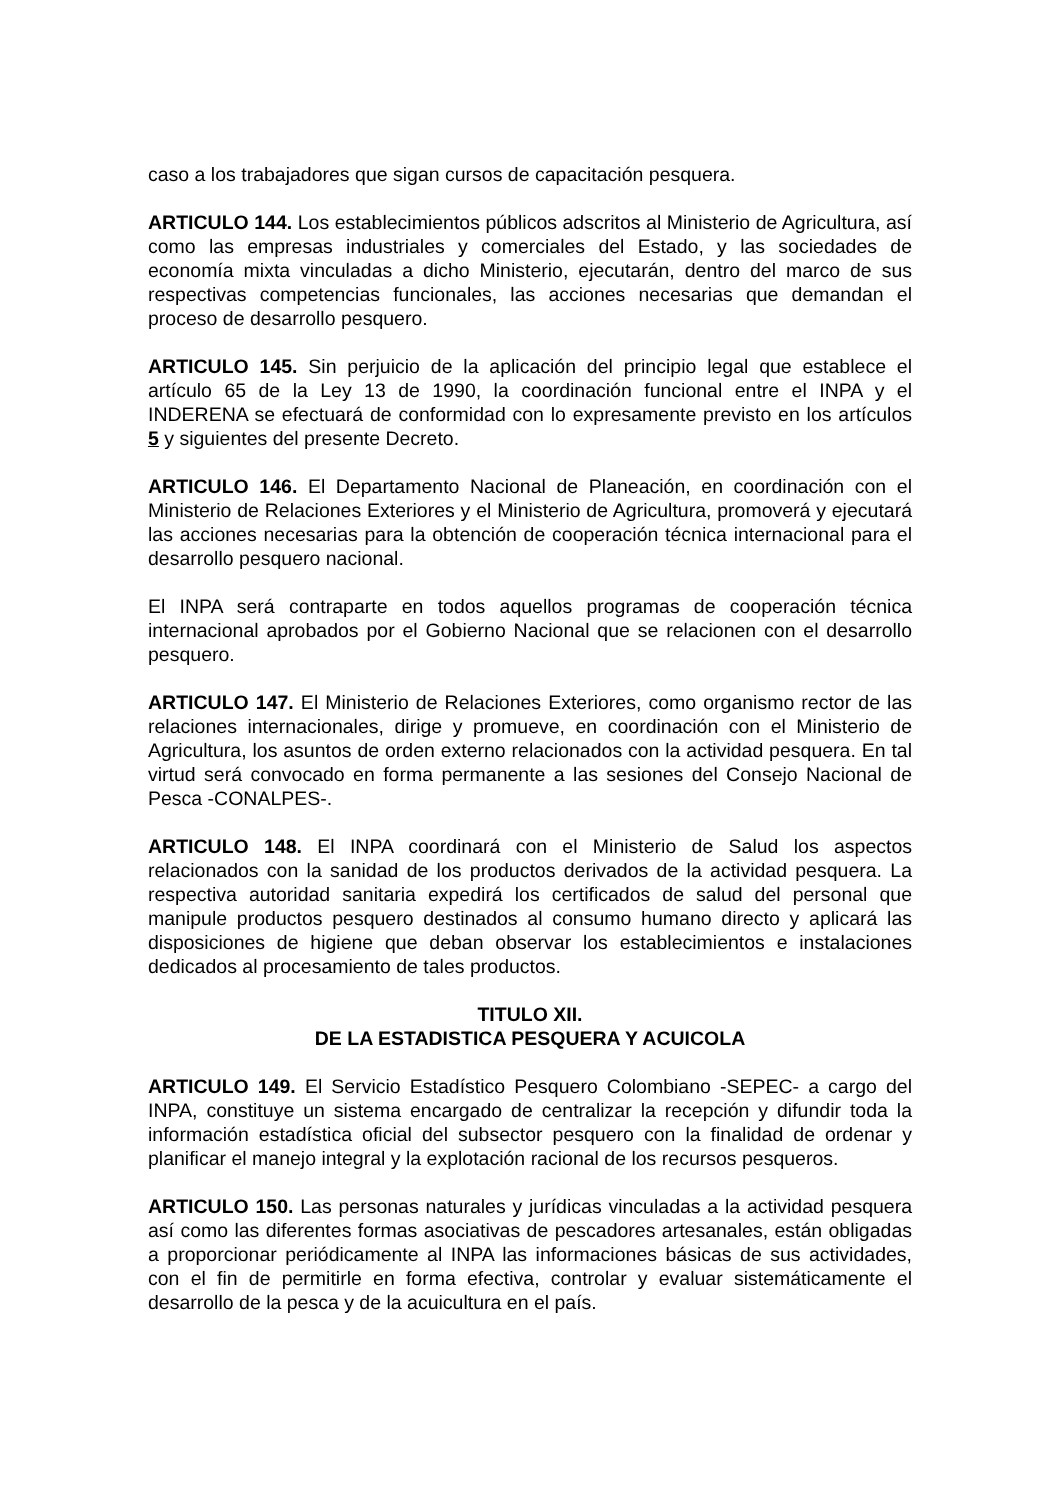caso a los trabajadores que sigan cursos de capacitación pesquera.
ARTICULO 144. Los establecimientos públicos adscritos al Ministerio de Agricultura, así como las empresas industriales y comerciales del Estado, y las sociedades de economía mixta vinculadas a dicho Ministerio, ejecutarán, dentro del marco de sus respectivas competencias funcionales, las acciones necesarias que demandan el proceso de desarrollo pesquero.
ARTICULO 145. Sin perjuicio de la aplicación del principio legal que establece el artículo 65 de la Ley 13 de 1990, la coordinación funcional entre el INPA y el INDERENA se efectuará de conformidad con lo expresamente previsto en los artículos 5 y siguientes del presente Decreto.
ARTICULO 146. El Departamento Nacional de Planeación, en coordinación con el Ministerio de Relaciones Exteriores y el Ministerio de Agricultura, promoverá y ejecutará las acciones necesarias para la obtención de cooperación técnica internacional para el desarrollo pesquero nacional.
El INPA será contraparte en todos aquellos programas de cooperación técnica internacional aprobados por el Gobierno Nacional que se relacionen con el desarrollo pesquero.
ARTICULO 147. El Ministerio de Relaciones Exteriores, como organismo rector de las relaciones internacionales, dirige y promueve, en coordinación con el Ministerio de Agricultura, los asuntos de orden externo relacionados con la actividad pesquera. En tal virtud será convocado en forma permanente a las sesiones del Consejo Nacional de Pesca -CONALPES-.
ARTICULO 148. El INPA coordinará con el Ministerio de Salud los aspectos relacionados con la sanidad de los productos derivados de la actividad pesquera. La respectiva autoridad sanitaria expedirá los certificados de salud del personal que manipule productos pesquero destinados al consumo humano directo y aplicará las disposiciones de higiene que deban observar los establecimientos e instalaciones dedicados al procesamiento de tales productos.
TITULO XII.
DE LA ESTADISTICA PESQUERA Y ACUICOLA
ARTICULO 149. El Servicio Estadístico Pesquero Colombiano -SEPEC- a cargo del INPA, constituye un sistema encargado de centralizar la recepción y difundir toda la información estadística oficial del subsector pesquero con la finalidad de ordenar y planificar el manejo integral y la explotación racional de los recursos pesqueros.
ARTICULO 150. Las personas naturales y jurídicas vinculadas a la actividad pesquera así como las diferentes formas asociativas de pescadores artesanales, están obligadas a proporcionar periódicamente al INPA las informaciones básicas de sus actividades, con el fin de permitirle en forma efectiva, controlar y evaluar sistemáticamente el desarrollo de la pesca y de la acuicultura en el país.